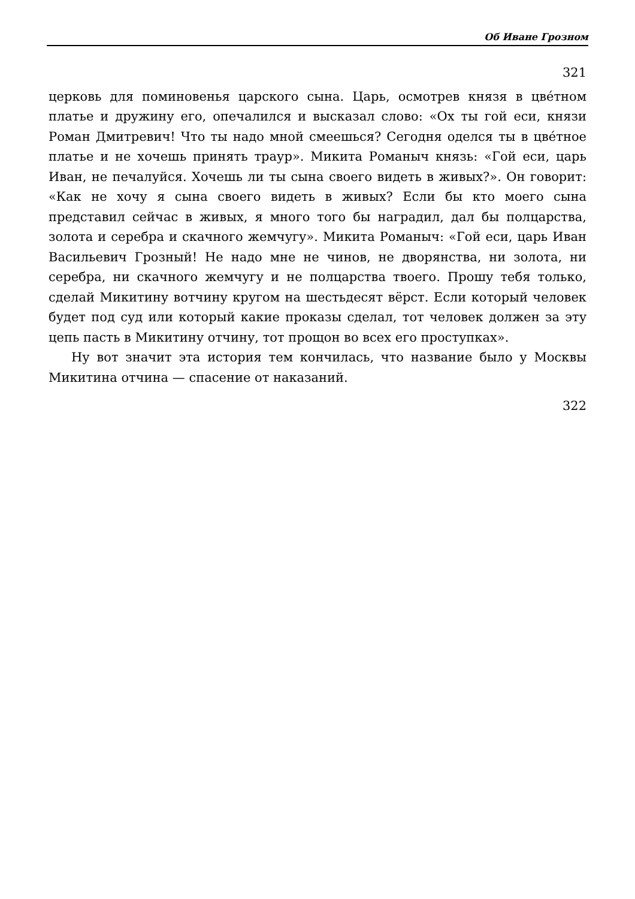Об Иване Грозном
321
церковь для поминовенья царского сына. Царь, осмотрев князя в цвéтном платье и дружину его, опечалился и высказал слово: «Ох ты гой еси, князи Роман Дмитревич! Что ты надо мной смеешься? Сегодня оделся ты в цвéтное платье и не хочешь принять траур». Микита Романыч князь: «Гой еси, царь Иван, не печалуйся. Хочешь ли ты сына своего видеть в живых?». Он говорит: «Как не хочу я сына своего видеть в живых? Если бы кто моего сына представил сейчас в живых, я много того бы наградил, дал бы полцарства, золота и серебра и скачного жемчугу». Микита Романыч: «Гой еси, царь Иван Васильевич Грозный! Не надо мне не чинов, не дворянства, ни золота, ни серебра, ни скачного жемчугу и не полцарства твоего. Прошу тебя только, сделай Микитину вотчину кругом на шестьдесят вёрст. Если который человек будет под суд или который какие проказы сделал, тот человек должен за эту цепь пасть в Микитину отчину, тот прощон во всех его проступках».
Ну вот значит эта история тем кончилась, что название было у Москвы Микитина отчина — спасение от наказаний.
322